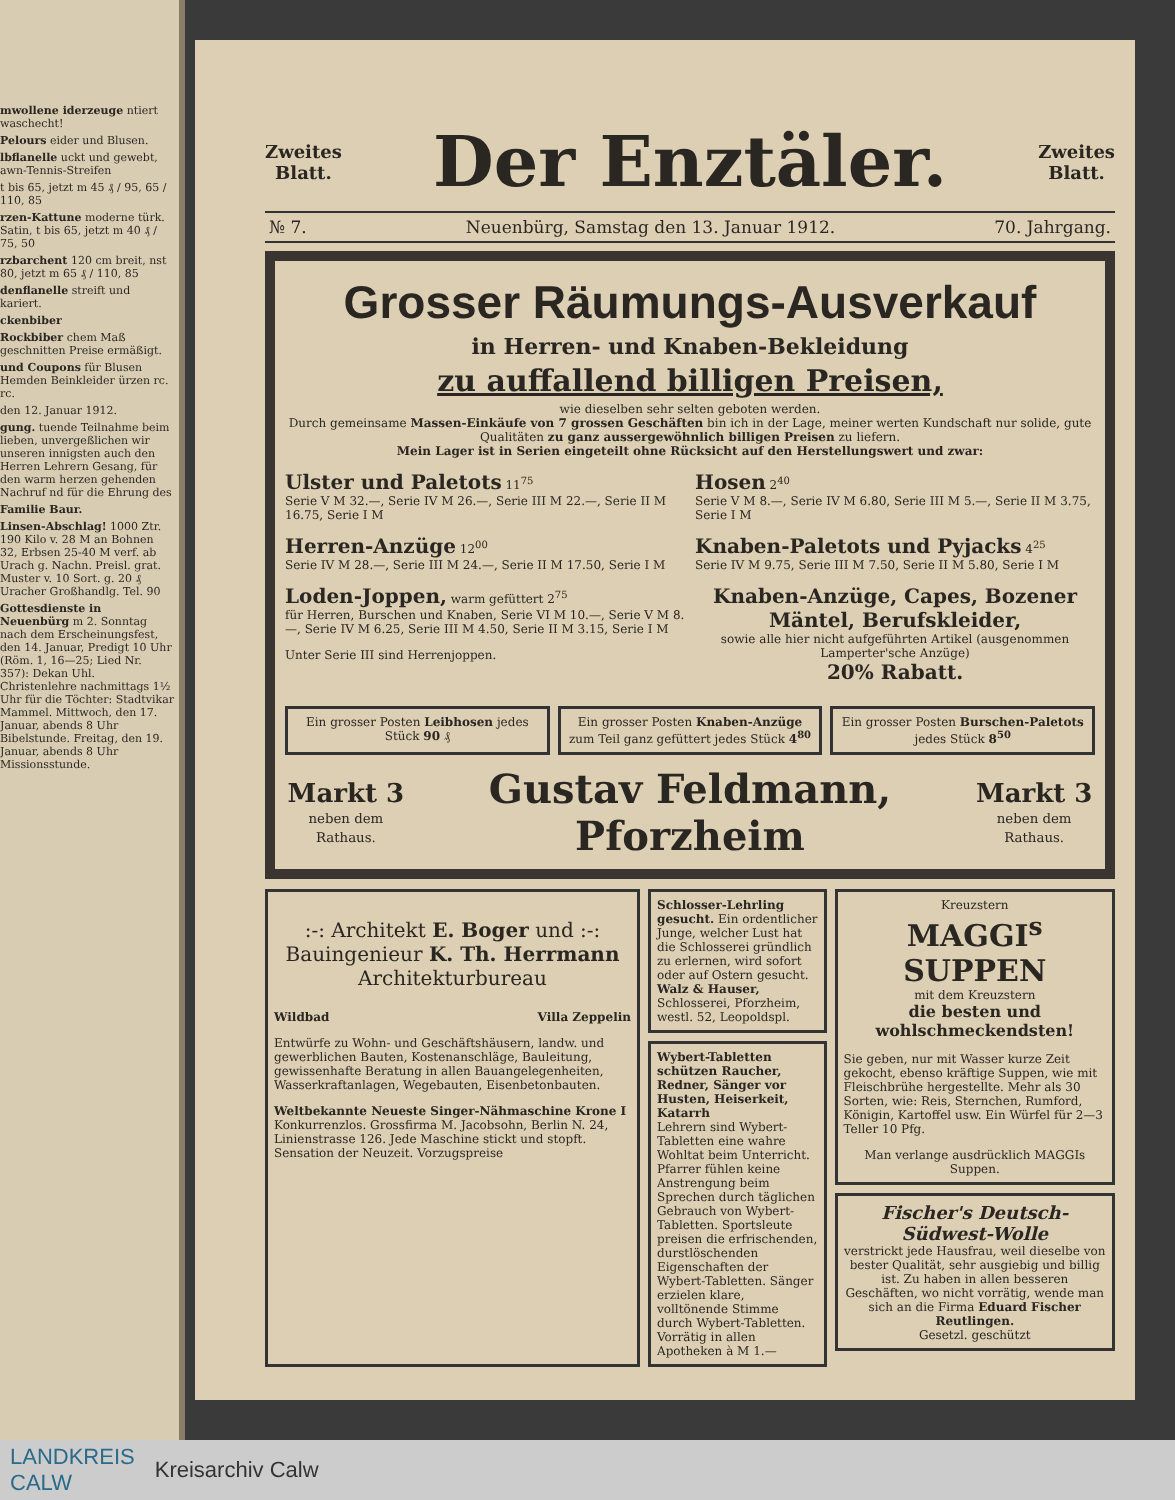mwollene iderzeuge ntiert waschecht!
Pelours eider und Blusen.
lbflanelle uckt und gewebt, awn-Tennis-Streifen
t bis 65, jetzt m 45 ₰ / 95, 65 / 110, 85
rzen-Kattune moderne türk. Satin, t bis 65, jetzt m 40 ₰ / 75, 50
rzbarchent 120 cm breit, nst 80, jetzt m 65 ₰ / 110, 85
denflanelle streift und kariert.
ckenbiber
Rockbiber chem Maß geschnitten Preise ermäßigt.
und Coupons für Blusen Hemden Beinkleider ürzen rc. rc.
den 12. Januar 1912.
gung. tuende Teilnahme beim lieben, unvergeßlichen wir unseren innigsten auch den Herren Lehrern Gesang, für den warm herzen gehenden Nachruf nd für die Ehrung des
Familie Baur.
Linsen-Abschlag! 1000 Ztr. 190 Kilo v. 28 M an Bohnen 32, Erbsen 25-40 M verf. ab Urach g. Nachn. Preisl. grat. Muster v. 10 Sort. g. 20 ₰ Uracher Großhandlg. Tel. 90
Gottesdienste in Neuenbürg m 2. Sonntag nach dem Erscheinungsfest, den 14. Januar, Predigt 10 Uhr (Röm. 1, 16—25; Lied Nr. 357): Dekan Uhl. Christenlehre nachmittags 1½ Uhr für die Töchter: Stadtvikar Mammel. Mittwoch, den 17. Januar, abends 8 Uhr Bibelstunde. Freitag, den 19. Januar, abends 8 Uhr Missionsstunde.
Zweites
Blatt.
Der Enztäler.
Zweites
Blatt.
№ 7. Neuenbürg, Samstag den 13. Januar 1912. 70. Jahrgang.
Grosser Räumungs-Ausverkauf
in Herren- und Knaben-Bekleidung
zu auffallend billigen Preisen,
wie dieselben sehr selten geboten werden.
Durch gemeinsame Massen-Einkäufe von 7 grossen Geschäften bin ich in der Lage, meiner werten Kundschaft nur solide, gute Qualitäten zu ganz aussergewöhnlich billigen Preisen zu liefern.
Mein Lager ist in Serien eingeteilt ohne Rücksicht auf den Herstellungswert und zwar:
Ulster und Paletots 11<sup>75</sup>
Serie V M 32.—, Serie IV M 26.—, Serie III M 22.—, Serie II M 16.75, Serie I M
Herren-Anzüge 12<sup>00</sup>
Serie IV M 28.—, Serie III M 24.—, Serie II M 17.50, Serie I M
Loden-Joppen, warm gefüttert 2<sup>75</sup>
für Herren, Burschen und Knaben, Serie VI M 10.—, Serie V M 8.—, Serie IV M 6.25, Serie III M 4.50, Serie II M 3.15, Serie I M
Unter Serie III sind Herrenjoppen.
Hosen 2<sup>40</sup>
Serie V M 8.—, Serie IV M 6.80, Serie III M 5.—, Serie II M 3.75, Serie I M
Knaben-Paletots und Pyjacks 4<sup>25</sup>
Serie IV M 9.75, Serie III M 7.50, Serie II M 5.80, Serie I M
Knaben-Anzüge, Capes, Bozener Mäntel, Berufskleider,
sowie alle hier nicht aufgeführten Artikel (ausgenommen Lamperter'sche Anzüge)
20% Rabatt.
Ein grosser Posten Leibhosen jedes Stück 90 ₰
Ein grosser Posten Knaben-Anzüge zum Teil ganz gefüttert jedes Stück 4<sup>80</sup>
Ein grosser Posten Burschen-Paletots jedes Stück 8<sup>50</sup>
Markt 3
neben dem Rathaus. Gustav Feldmann, Pforzheim Markt 3
neben dem Rathaus.
:-: Architekt E. Boger und :-:
Bauingenieur K. Th. Herrmann
Architekturbureau
Wildbad Villa Zeppelin
Entwürfe zu Wohn- und Geschäftshäusern, landw. und gewerblichen Bauten, Kostenanschläge, Bauleitung, gewissenhafte Beratung in allen Bauangelegenheiten, Wasserkraftanlagen, Wegebauten, Eisenbetonbauten.
Weltbekannte Neueste Singer-Nähmaschine Krone I Konkurrenzlos. Grossfirma M. Jacobsohn, Berlin N. 24, Linienstrasse 126. Jede Maschine stickt und stopft. Sensation der Neuzeit. Vorzugspreise
Schlosser-Lehrling gesucht. Ein ordentlicher Junge, welcher Lust hat die Schlosserei gründlich zu erlernen, wird sofort oder auf Ostern gesucht. Walz & Hauser, Schlosserei, Pforzheim, westl. 52, Leopoldspl.
Wybert-Tabletten schützen Raucher, Redner, Sänger vor Husten, Heiserkeit, Katarrh
Lehrern sind Wybert-Tabletten eine wahre Wohltat beim Unterricht. Pfarrer fühlen keine Anstrengung beim Sprechen durch täglichen Gebrauch von Wybert-Tabletten. Sportsleute preisen die erfrischenden, durstlöschenden Eigenschaften der Wybert-Tabletten. Sänger erzielen klare, volltönende Stimme durch Wybert-Tabletten. Vorrätig in allen Apotheken à M 1.—
Kreuzstern
MAGGI<sup>s</sup> SUPPEN
mit dem Kreuzstern
die besten und wohlschmeckendsten!
Sie geben, nur mit Wasser kurze Zeit gekocht, ebenso kräftige Suppen, wie mit Fleischbrühe hergestellte. Mehr als 30 Sorten, wie: Reis, Sternchen, Rumford, Königin, Kartoffel usw. Ein Würfel für 2—3 Teller 10 Pfg.
Man verlange ausdrücklich MAGGIs Suppen.
Fischer's Deutsch-Südwest-Wolle
verstrickt jede Hausfrau, weil dieselbe von bester Qualität, sehr ausgiebig und billig ist. Zu haben in allen besseren Geschäften, wo nicht vorrätig, wende man sich an die Firma Eduard Fischer Reutlingen.
Gesetzl. geschützt
LANDKREIS
CALW Kreisarchiv Calw